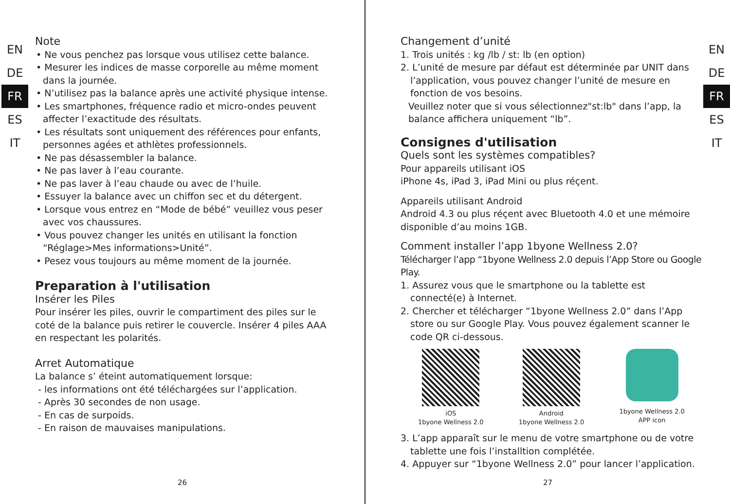EN
DE
FR
ES
IT
Note
• Ne vous penchez pas lorsque vous utilisez cette balance.
• Mesurer les indices de masse corporelle au même moment dans la journée.
• N’utilisez pas la balance après une activité physique intense.
• Les smartphones, fréquence radio et micro-ondes peuvent affecter l’exactitude des résultats.
• Les résultats sont uniquement des références pour enfants, personnes agées et athlètes professionnels.
• Ne pas désassembler la balance.
• Ne pas laver à l’eau courante.
• Ne pas laver à l’eau chaude ou avec de l’huile.
• Essuyer la balance avec un chiffon sec et du détergent.
• Lorsque vous entrez en “Mode de bébé” veuillez vous peser avec vos chaussures.
• Vous pouvez changer les unités en utilisant la fonction “Réglage>Mes informations>Unité”.
• Pesez vous toujours au même moment de la journée.
Preparation à l'utilisation
Insérer les Piles
Pour insérer les piles, ouvrir le compartiment des piles sur le coté de la balance puis retirer le couvercle. Insérer 4 piles AAA en respectant les polarités.
Arret Automatique
La balance s’ éteint automatiquement lorsque:
- les informations ont été téléchargées sur l’application.
- Après 30 secondes de non usage.
- En cas de surpoids.
- En raison de mauvaises manipulations.
26
EN
DE
FR
ES
IT
Changement d’unité
1. Trois unités : kg /lb / st: lb (en option)
2. L’unité de mesure par défaut est déterminée par UNIT dans l’application, vous pouvez changer l’unité de mesure en fonction de vos besoins.
Veuillez noter que si vous sélectionnez"st:lb" dans l’app, la balance affichera uniquement “lb”.
Consignes d'utilisation
Quels sont les systèmes compatibles?
Pour appareils utilisant iOS
iPhone 4s, iPad 3, iPad Mini ou plus réçent.
Appareils utilisant Android
Android 4.3 ou plus réçent avec Bluetooth 4.0 et une mémoire disponible d’au moins 1GB.
Comment installer l’app 1byone Wellness 2.0?
Télécharger l’app “1byone Wellness 2.0 depuis l’App Store ou Google Play.
1. Assurez vous que le smartphone ou la tablette est connecté(e) à Internet.
2. Chercher et télécharger “1byone Wellness 2.0” dans l’App store ou sur Google Play. Vous pouvez également scanner le code QR ci-dessous.
iOS
1byone Wellness 2.0
Android
1byone Wellness 2.0
1byone Wellness 2.0
APP icon
3. L’app apparaît sur le menu de votre smartphone ou de votre tablette une fois l’installtion complétée.
4. Appuyer sur “1byone Wellness 2.0” pour lancer l’application.
27